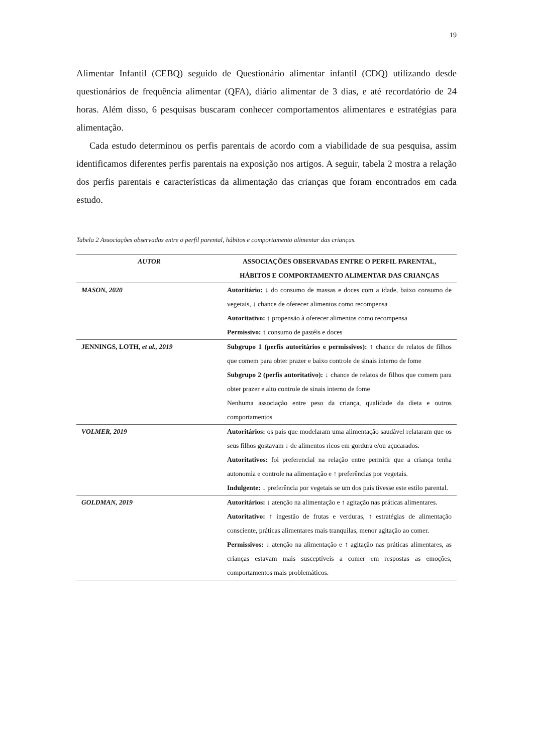19
Alimentar Infantil (CEBQ) seguido de Questionário alimentar infantil (CDQ) utilizando desde questionários de frequência alimentar (QFA), diário alimentar de 3 dias, e até recordatório de 24 horas. Além disso, 6 pesquisas buscaram conhecer comportamentos alimentares e estratégias para alimentação.
Cada estudo determinou os perfis parentais de acordo com a viabilidade de sua pesquisa, assim identificamos diferentes perfis parentais na exposição nos artigos. A seguir, tabela 2 mostra a relação dos perfis parentais e características da alimentação das crianças que foram encontrados em cada estudo.
Tabela 2 Associações observadas entre o perfil parental, hábitos e comportamento alimentar das crianças.
| AUTOR | ASSOCIAÇÕES OBSERVADAS ENTRE O PERFIL PARENTAL, HÁBITOS E COMPORTAMENTO ALIMENTAR DAS CRIANÇAS |
| --- | --- |
| MASON, 2020 | Autoritário: ↓ do consumo de massas e doces com a idade, baixo consumo de vegetais, ↓ chance de oferecer alimentos como recompensa Autoritativo: ↑ propensão à oferecer alimentos como recompensa Permissivo: ↑ consumo de pastéis e doces |
| JENNINGS, LOTH, et al., 2019 | Subgrupo 1 (perfis autoritários e permissivos): ↑ chance de relatos de filhos que comem para obter prazer e baixo controle de sinais interno de fome Subgrupo 2 (perfis autoritativo): ↓ chance de relatos de filhos que comem para obter prazer e alto controle de sinais interno de fome Nenhuma associação entre peso da criança, qualidade da dieta e outros comportamentos |
| VOLMER, 2019 | Autoritários: os pais que modelaram uma alimentação saudável relataram que os seus filhos gostavam ↓ de alimentos ricos em gordura e/ou açucarados. Autoritativos: foi preferencial na relação entre permitir que a criança tenha autonomia e controle na alimentação e ↑ preferências por vegetais. Indulgente: ↓ preferência por vegetais se um dos pais tivesse este estilo parental. |
| GOLDMAN, 2019 | Autoritários: ↓ atenção na alimentação e ↑ agitação nas práticas alimentares. Autoritativo: ↑ ingestão de frutas e verduras, ↑ estratégias de alimentação consciente, práticas alimentares mais tranquilas, menor agitação ao comer. Permissivos: ↓ atenção na alimentação e ↑ agitação nas práticas alimentares, as crianças estavam mais susceptíveis a comer em respostas as emoções, comportamentos mais problemáticos. |